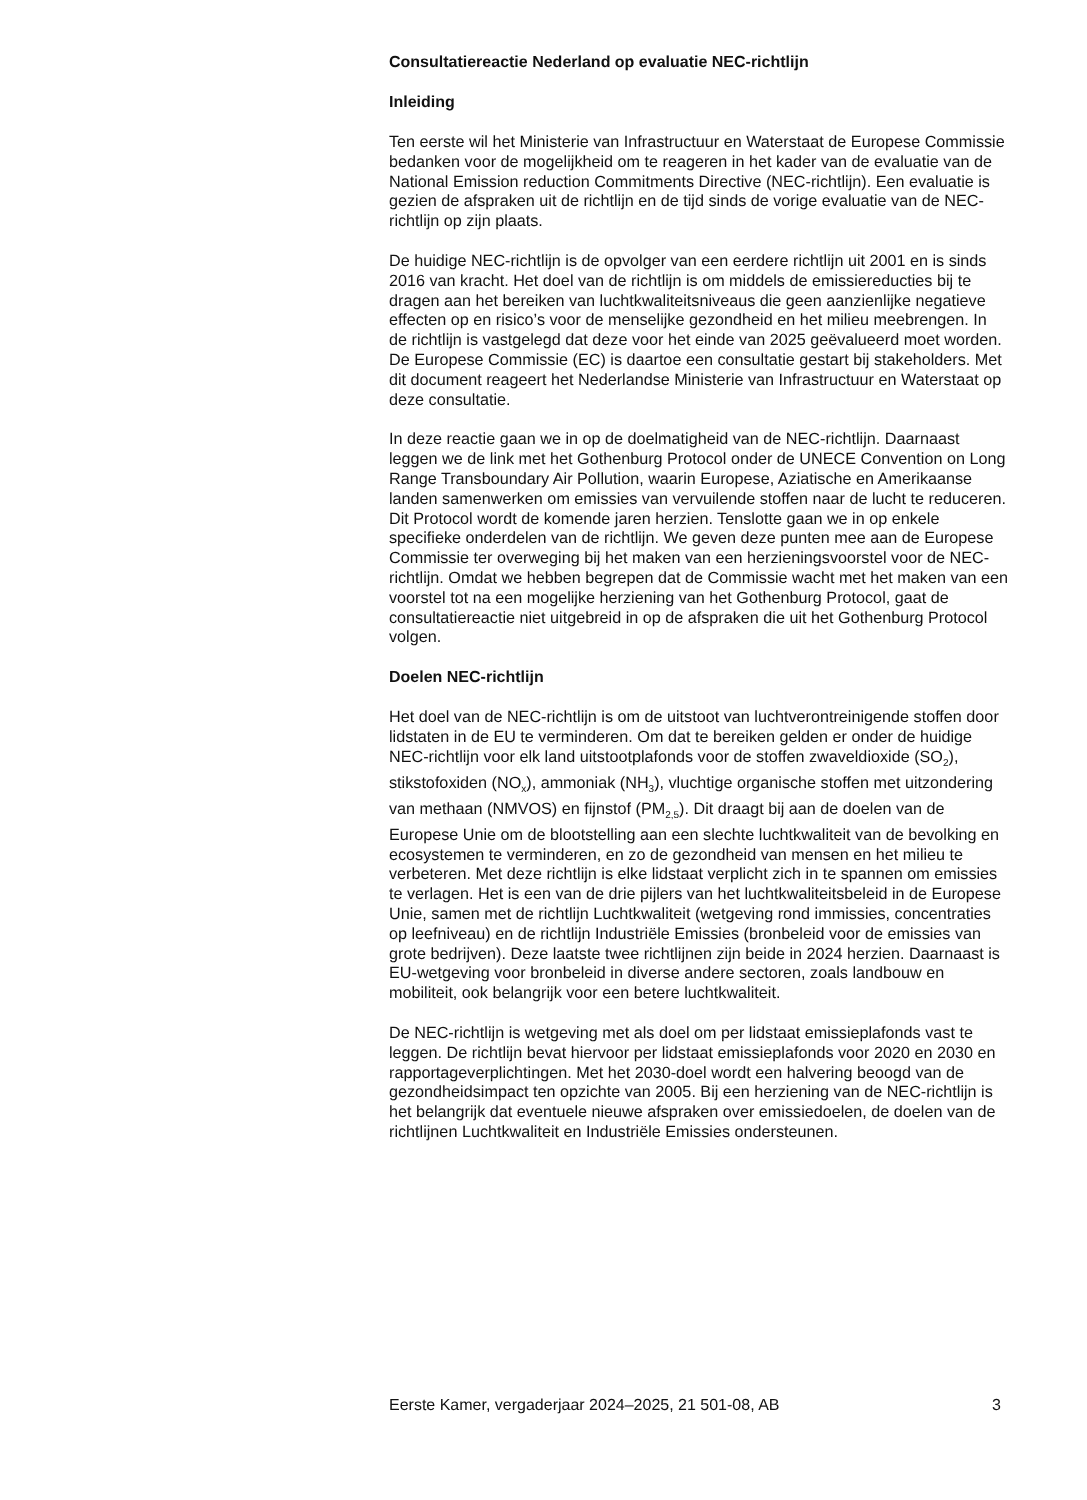Consultatiereactie Nederland op evaluatie NEC-richtlijn
Inleiding
Ten eerste wil het Ministerie van Infrastructuur en Waterstaat de Europese Commissie bedanken voor de mogelijkheid om te reageren in het kader van de evaluatie van de National Emission reduction Commitments Directive (NEC-richtlijn). Een evaluatie is gezien de afspraken uit de richtlijn en de tijd sinds de vorige evaluatie van de NEC-richtlijn op zijn plaats.
De huidige NEC-richtlijn is de opvolger van een eerdere richtlijn uit 2001 en is sinds 2016 van kracht. Het doel van de richtlijn is om middels de emissiereducties bij te dragen aan het bereiken van luchtkwaliteitsniveaus die geen aanzienlijke negatieve effecten op en risico’s voor de menselijke gezondheid en het milieu meebrengen. In de richtlijn is vastgelegd dat deze voor het einde van 2025 geëvalueerd moet worden. De Europese Commissie (EC) is daartoe een consultatie gestart bij stakeholders. Met dit document reageert het Nederlandse Ministerie van Infrastructuur en Waterstaat op deze consultatie.
In deze reactie gaan we in op de doelmatigheid van de NEC-richtlijn. Daarnaast leggen we de link met het Gothenburg Protocol onder de UNECE Convention on Long Range Transboundary Air Pollution, waarin Europese, Aziatische en Amerikaanse landen samenwerken om emissies van vervuilende stoffen naar de lucht te reduceren. Dit Protocol wordt de komende jaren herzien. Tenslotte gaan we in op enkele specifieke onderdelen van de richtlijn. We geven deze punten mee aan de Europese Commissie ter overweging bij het maken van een herzieningsvoorstel voor de NEC-richtlijn. Omdat we hebben begrepen dat de Commissie wacht met het maken van een voorstel tot na een mogelijke herziening van het Gothenburg Protocol, gaat de consultatiereactie niet uitgebreid in op de afspraken die uit het Gothenburg Protocol volgen.
Doelen NEC-richtlijn
Het doel van de NEC-richtlijn is om de uitstoot van luchtverontreinigende stoffen door lidstaten in de EU te verminderen. Om dat te bereiken gelden er onder de huidige NEC-richtlijn voor elk land uitstootplafonds voor de stoffen zwaveldioxide (SO<sub>2</sub>), stikstofoxiden (NO<sub>x</sub>), ammoniak (NH<sub>3</sub>), vluchtige organische stoffen met uitzondering van methaan (NMVOS) en fijnstof (PM<sub>2,5</sub>). Dit draagt bij aan de doelen van de Europese Unie om de blootstelling aan een slechte luchtkwaliteit van de bevolking en ecosystemen te verminderen, en zo de gezondheid van mensen en het milieu te verbeteren. Met deze richtlijn is elke lidstaat verplicht zich in te spannen om emissies te verlagen. Het is een van de drie pijlers van het luchtkwaliteitsbeleid in de Europese Unie, samen met de richtlijn Luchtkwaliteit (wetgeving rond immissies, concentraties op leefniveau) en de richtlijn Industriële Emissies (bronbeleid voor de emissies van grote bedrijven). Deze laatste twee richtlijnen zijn beide in 2024 herzien. Daarnaast is EU-wetgeving voor bronbeleid in diverse andere sectoren, zoals landbouw en mobiliteit, ook belangrijk voor een betere luchtkwaliteit.
De NEC-richtlijn is wetgeving met als doel om per lidstaat emissieplafonds vast te leggen. De richtlijn bevat hiervoor per lidstaat emissieplafonds voor 2020 en 2030 en rapportageverplichtingen. Met het 2030-doel wordt een halvering beoogd van de gezondheidsimpact ten opzichte van 2005. Bij een herziening van de NEC-richtlijn is het belangrijk dat eventuele nieuwe afspraken over emissiedoelen, de doelen van de richtlijnen Luchtkwaliteit en Industriële Emissies ondersteunen.
Eerste Kamer, vergaderjaar 2024–2025, 21 501-08, AB 3